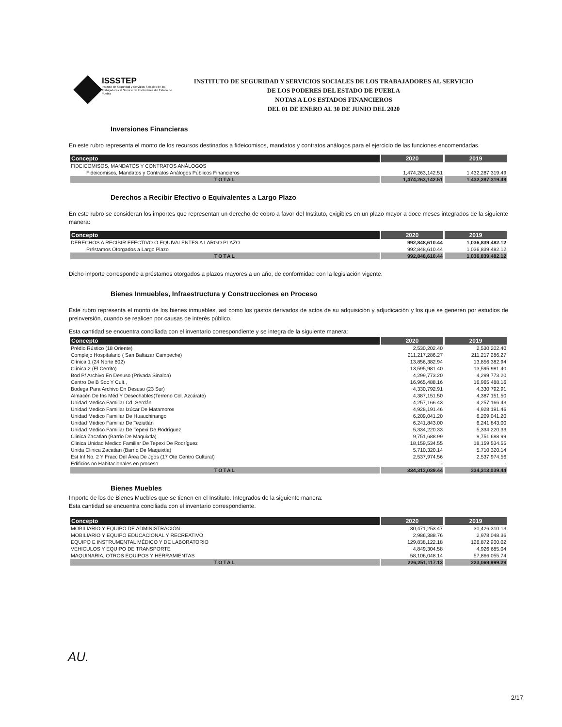ISSSTEP
Instituto de Seguridad y Servicios Sociales de los Trabajadores al Servicio de los Poderes del Estado de Puebla
INSTITUTO DE SEGURIDAD Y SERVICIOS SOCIALES DE LOS TRABAJADORES AL SERVICIO
DE LOS PODERES DEL ESTADO DE PUEBLA
NOTAS A LOS ESTADOS FINANCIEROS
DEL 01 DE ENERO AL 30 DE JUNIO DEL 2020
Inversiones Financieras
En este rubro representa el monto de los recursos destinados a fideicomisos, mandatos y contratos análogos para el ejercicio de las funciones encomendadas.
| Concepto | 2020 | 2019 |
| --- | --- | --- |
| FIDEICOMISOS, MANDATOS Y CONTRATOS ANÁLOGOS | | |
| Fideicomisos, Mandatos y Contratos Análogos Públicos Financieros | 1,474,263,142.51 | 1,432,287,319.49 |
| TOTAL | 1,474,263,142.51 | 1,432,287,319.49 |
Derechos a Recibir Efectivo o Equivalentes a Largo Plazo
En este rubro se consideran los importes que representan un derecho de cobro a favor del Instituto, exigibles en un plazo mayor a doce meses integrados de la siguiente manera:
| Concepto | 2020 | 2019 |
| --- | --- | --- |
| DERECHOS A RECIBIR EFECTIVO O EQUIVALENTES A LARGO PLAZO | 992,848,610.44 | 1,036,839,482.12 |
| Préstamos Otorgados a Largo Plazo | 992,848,610.44 | 1,036,839,482.12 |
| TOTAL | 992,848,610.44 | 1,036,839,482.12 |
Dicho importe corresponde a préstamos otorgados a plazos mayores a un año, de conformidad con la legislación vigente.
Bienes Inmuebles, Infraestructura y Construcciones en Proceso
Este rubro representa el monto de los bienes inmuebles, así como los gastos derivados de actos de su adquisición y adjudicación y los que se generen por estudios de preinversión, cuando se realicen por causas de interés público.
Esta cantidad se encuentra conciliada con el inventario correspondiente y se integra de la siguiente manera:
| Concepto | 2020 | 2019 |
| --- | --- | --- |
| Prédio Rústico (18 Oriente) | 2,530,202.40 | 2,530,202.40 |
| Complejo Hospitalario ( San Baltazar Campeche) | 211,217,286.27 | 211,217,286.27 |
| Clínica 1 (24 Norte 802) | 13,856,382.94 | 13,856,382.94 |
| Clínica 2 (El Cerrito) | 13,595,981.40 | 13,595,981.40 |
| Bod P/ Archivo En Desuso (Privada Sinaloa) | 4,299,773.20 | 4,299,773.20 |
| Centro De B Soc Y Cult., | 16,965,488.16 | 16,965,488.16 |
| Bodega Para Archivo En Desuso (23 Sur) | 4,330,792.91 | 4,330,792.91 |
| Almacén De Ins Méd Y Desechables(Terreno Col. Azcárate) | 4,387,151.50 | 4,387,151.50 |
| Unidad Medico Familiar Cd. Serdán | 4,257,166.43 | 4,257,166.43 |
| Unidad Medico Familiar Izúcar De Matamoros | 4,928,191.46 | 4,928,191.46 |
| Unidad Medico Familiar De Huauchinango | 6,209,041.20 | 6,209,041.20 |
| Unidad Médico Familiar De Teziutlán | 6,241,843.00 | 6,241,843.00 |
| Unidad Medico Familiar De Tepexi De Rodríguez | 5,334,220.33 | 5,334,220.33 |
| Clinica Zacatlan (Barrio De Maquixtla) | 9,751,688.99 | 9,751,688.99 |
| Clinica Unidad Medico Familiar De Tepexi De Rodríguez | 18,159,534.55 | 18,159,534.55 |
| Unida Clinica Zacatlan (Barrio De Maquixtla) | 5,710,320.14 | 5,710,320.14 |
| Est Inf No. 2 Y Fracc Del Área De Jgos (17 Ote Centro Cultural) | 2,537,974.56 | 2,537,974.56 |
| Edificios no Habitacionales en proceso | - | - |
| TOTAL | 334,313,039.44 | 334,313,039.44 |
Bienes Muebles
Importe de los de Bienes Muebles que se tienen en el Instituto. Integrados de la siguiente manera:
Esta cantidad se encuentra conciliada con el inventario correspondiente.
| Concepto | 2020 | 2019 |
| --- | --- | --- |
| MOBILIARIO Y EQUIPO DE ADMINISTRACIÓN | 30,471,253.47 | 30,426,310.13 |
| MOBILIARIO Y EQUIPO EDUCACIONAL Y RECREATIVO | 2,986,388.76 | 2,978,048.36 |
| EQUIPO E INSTRUMENTAL MÉDICO Y DE LABORATORIO | 129,838,122.18 | 126,872,900.02 |
| VEHICULOS Y EQUIPO DE TRANSPORTE | 4,849,304.58 | 4,926,685.04 |
| MAQUINARIA, OTROS EQUIPOS Y HERRAMIENTAS | 58,106,048.14 | 57,866,055.74 |
| TOTAL | 226,251,117.13 | 223,069,999.29 |
AU.
2/17